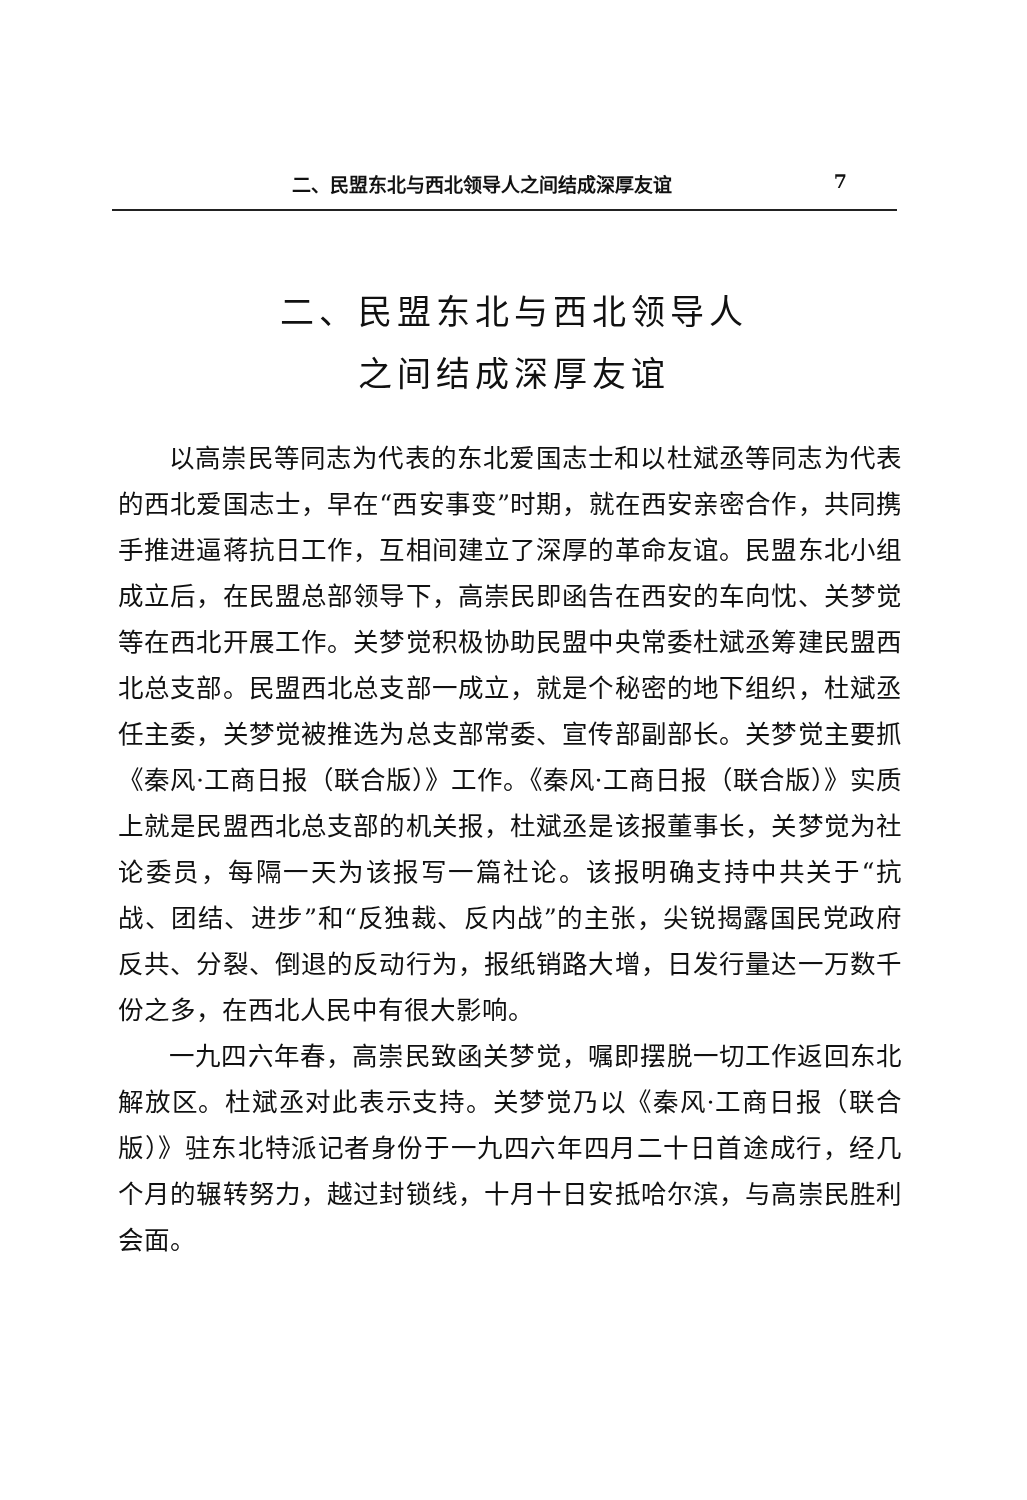二、民盟东北与西北领导人之间结成深厚友谊 7
二、民盟东北与西北领导人
之间结成深厚友谊
以高崇民等同志为代表的东北爱国志士和以杜斌丞等同志为代表的西北爱国志士，早在“西安事变”时期，就在西安亲密合作，共同携手推进逼蒋抗日工作，互相间建立了深厚的革命友谊。民盟东北小组成立后，在民盟总部领导下，高崇民即函告在西安的车向忱、关梦觉等在西北开展工作。关梦觉积极协助民盟中央常委杜斌丞筹建民盟西北总支部。民盟西北总支部一成立，就是个秘密的地下组织，杜斌丞任主委，关梦觉被推选为总支部常委、宣传部副部长。关梦觉主要抓《秦风·工商日报（联合版）》工作。《秦风·工商日报（联合版）》实质上就是民盟西北总支部的机关报，杜斌丞是该报董事长，关梦觉为社论委员，每隔一天为该报写一篇社论。该报明确支持中共关于“抗战、团结、进步”和“反独裁、反内战”的主张，尖锐揭露国民党政府反共、分裂、倒退的反动行为，报纸销路大增，日发行量达一万数千份之多，在西北人民中有很大影响。
一九四六年春，高崇民致函关梦觉，嘱即摆脱一切工作返回东北解放区。杜斌丞对此表示支持。关梦觉乃以《秦风·工商日报（联合版）》驻东北特派记者身份于一九四六年四月二十日首途成行，经几个月的辗转努力，越过封锁线，十月十日安抵哈尔滨，与高崇民胜利会面。